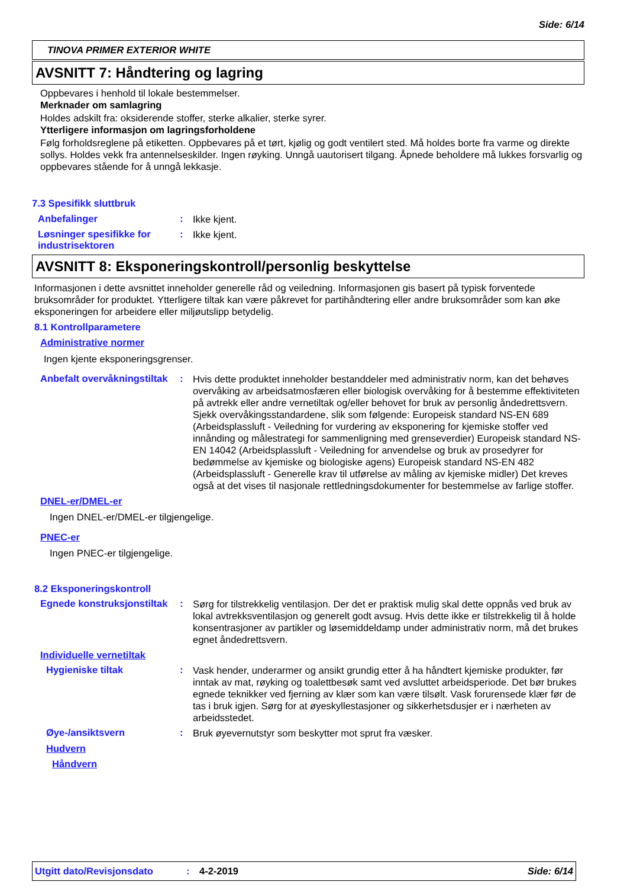Side: 6/14
TINOVA PRIMER EXTERIOR WHITE
AVSNITT 7: Håndtering og lagring
Oppbevares i henhold til lokale bestemmelser.
Merknader om samlagring
Holdes adskilt fra: oksiderende stoffer, sterke alkalier, sterke syrer.
Ytterligere informasjon om lagringsforholdene
Følg forholdsreglene på etiketten. Oppbevares på et tørt, kjølig og godt ventilert sted. Må holdes borte fra varme og direkte sollys. Holdes vekk fra antennelseskilder. Ingen røyking. Unngå uautorisert tilgang. Åpnede beholdere må lukkes forsvarlig og oppbevares stående for å unngå lekkasje.
7.3 Spesifikk sluttbruk
Anbefalinger :
Ikke kjent.
Løsninger spesifikke for industrisektoren
:
Ikke kjent.
AVSNITT 8: Eksponeringskontroll/personlig beskyttelse
Informasjonen i dette avsnittet inneholder generelle råd og veiledning. Informasjonen gis basert på typisk forventede bruksområder for produktet. Ytterligere tiltak kan være påkrevet for partihåndtering eller andre bruksområder som kan øke eksponeringen for arbeidere eller miljøutslipp betydelig.
8.1 Kontrollparametere
Administrative normer
Ingen kjente eksponeringsgrenser.
Anbefalt overvåkningstiltak
:
Hvis dette produktet inneholder bestanddeler med administrativ norm, kan det behøves overvåking av arbeidsatmosfæren eller biologisk overvåking for å bestemme effektiviteten på avtrekk eller andre vernetiltak og/eller behovet for bruk av personlig åndedrettsvern. Sjekk overvåkingsstandardene, slik som følgende: Europeisk standard NS-EN 689 (Arbeidsplassluft - Veiledning for vurdering av eksponering for kjemiske stoffer ved innånding og målestrategi for sammenligning med grenseverdier) Europeisk standard NS-EN 14042 (Arbeidsplassluft - Veiledning for anvendelse og bruk av prosedyrer for bedømmelse av kjemiske og biologiske agens) Europeisk standard NS-EN 482 (Arbeidsplassluft - Generelle krav til utførelse av måling av kjemiske midler) Det kreves også at det vises til nasjonale rettledningsdokumenter for bestemmelse av farlige stoffer.
DNEL-er/DMEL-er
Ingen DNEL-er/DMEL-er tilgjengelige.
PNEC-er
Ingen PNEC-er tilgjengelige.
8.2 Eksponeringskontroll
Egnede konstruksjonstiltak
:
Sørg for tilstrekkelig ventilasjon. Der det er praktisk mulig skal dette oppnås ved bruk av lokal avtrekksventilasjon og generelt godt avsug. Hvis dette ikke er tilstrekkelig til å holde konsentrasjoner av partikler og løsemiddeldamp under administrativ norm, må det brukes egnet åndedrettsvern.
Individuelle vernetiltak
Hygieniske tiltak :
Vask hender, underarmer og ansikt grundig etter å ha håndtert kjemiske produkter, før inntak av mat, røyking og toalettbesøk samt ved avsluttet arbeidsperiode. Det bør brukes egnede teknikker ved fjerning av klær som kan være tilsølt. Vask forurensede klær før de tas i bruk igjen. Sørg for at øyeskyllestasjoner og sikkerhetsdusjer er i nærheten av arbeidsstedet.
Øye-/ansiktsvern :
Bruk øyevernutstyr som beskytter mot sprut fra væsker.
Hudvern
Håndvern
Utgitt dato/Revisjonsdato : 4-2-2019 Side: 6/14